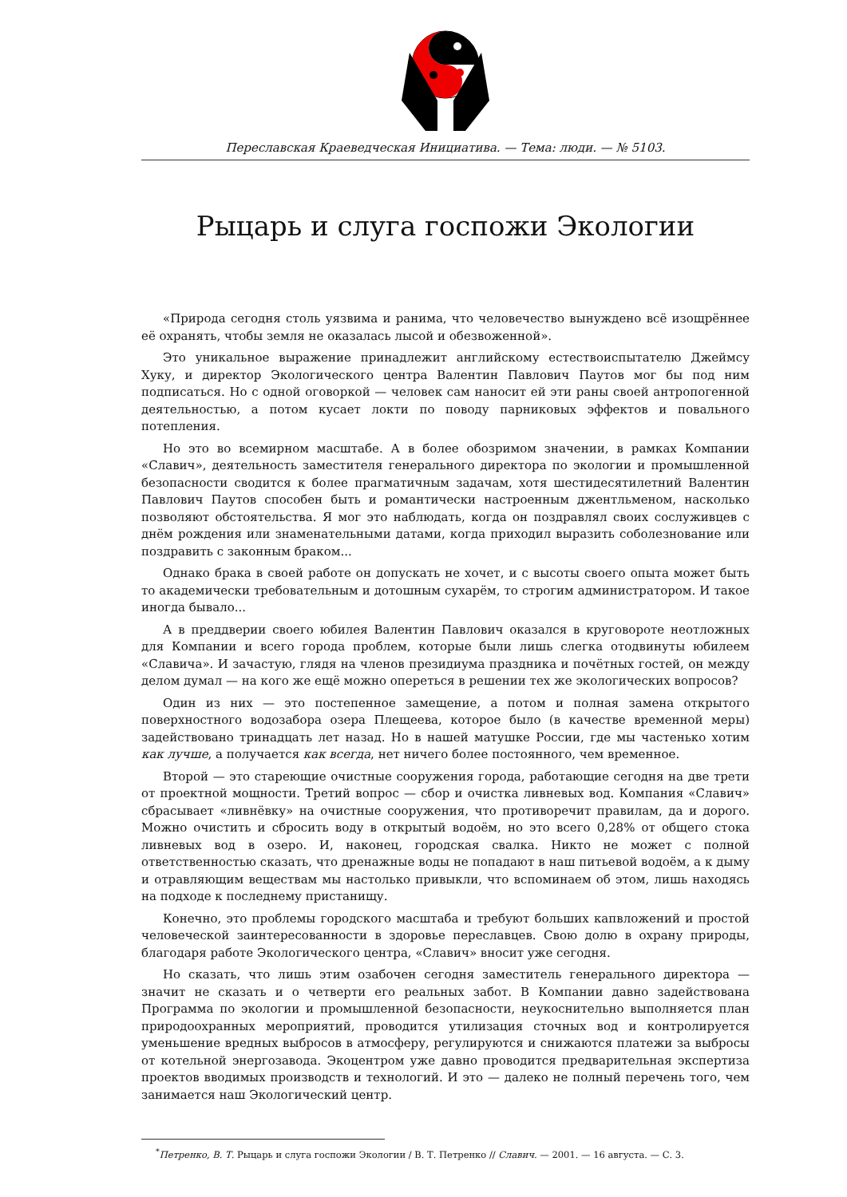Переславская Краеведческая Инициатива. — Тема: люди. — № 5103.
Рыцарь и слуга госпожи Экологии
«Природа сегодня столь уязвима и ранима, что человечество вынуждено всё изощрённее её охранять, чтобы земля не оказалась лысой и обезвоженной».
Это уникальное выражение принадлежит английскому естествоиспытателю Джеймсу Хуку, и директор Экологического центра Валентин Павлович Паутов мог бы под ним подписаться. Но с одной оговоркой — человек сам наносит ей эти раны своей антропогенной деятельностью, а потом кусает локти по поводу парниковых эффектов и повального потепления.
Но это во всемирном масштабе. А в более обозримом значении, в рамках Компании «Славич», деятельность заместителя генерального директора по экологии и промышленной безопасности сводится к более прагматичным задачам, хотя шестидесятилетний Валентин Павлович Паутов способен быть и романтически настроенным джентльменом, насколько позволяют обстоятельства. Я мог это наблюдать, когда он поздравлял своих сослуживцев с днём рождения или знаменательными датами, когда приходил выразить соболезнование или поздравить с законным браком...
Однако брака в своей работе он допускать не хочет, и с высоты своего опыта может быть то академически требовательным и дотошным сухарём, то строгим администратором. И такое иногда бывало...
А в преддверии своего юбилея Валентин Павлович оказался в круговороте неотложных для Компании и всего города проблем, которые были лишь слегка отодвинуты юбилеем «Славича». И зачастую, глядя на членов президиума праздника и почётных гостей, он между делом думал — на кого же ещё можно опереться в решении тех же экологических вопросов?
Один из них — это постепенное замещение, а потом и полная замена открытого поверхностного водозабора озера Плещеева, которое было (в качестве временной меры) задействовано тринадцать лет назад. Но в нашей матушке России, где мы частенько хотим как лучше, а получается как всегда, нет ничего более постоянного, чем временное.
Второй — это стареющие очистные сооружения города, работающие сегодня на две трети от проектной мощности. Третий вопрос — сбор и очистка ливневых вод. Компания «Славич» сбрасывает «ливнёвку» на очистные сооружения, что противоречит правилам, да и дорого. Можно очистить и сбросить воду в открытый водоём, но это всего 0,28% от общего стока ливневых вод в озеро. И, наконец, городская свалка. Никто не может с полной ответственностью сказать, что дренажные воды не попадают в наш питьевой водоём, а к дыму и отравляющим веществам мы настолько привыкли, что вспоминаем об этом, лишь находясь на подходе к последнему пристанищу.
Конечно, это проблемы городского масштаба и требуют больших капвложений и простой человеческой заинтересованности в здоровье переславцев. Свою долю в охрану природы, благодаря работе Экологического центра, «Славич» вносит уже сегодня.
Но сказать, что лишь этим озабочен сегодня заместитель генерального директора — значит не сказать и о четверти его реальных забот. В Компании давно задействована Программа по экологии и промышленной безопасности, неукоснительно выполняется план природоохранных мероприятий, проводится утилизация сточных вод и контролируется уменьшение вредных выбросов в атмосферу, регулируются и снижаются платежи за выбросы от котельной энергозавода. Экоцентром уже давно проводится предварительная экспертиза проектов вводимых производств и технологий. И это — далеко не полный перечень того, чем занимается наш Экологический центр.
<sup>*</sup> Петренко, В. Т. Рыцарь и слуга госпожи Экологии / В. Т. Петренко // Славич. — 2001. — 16 августа. — С. 3.